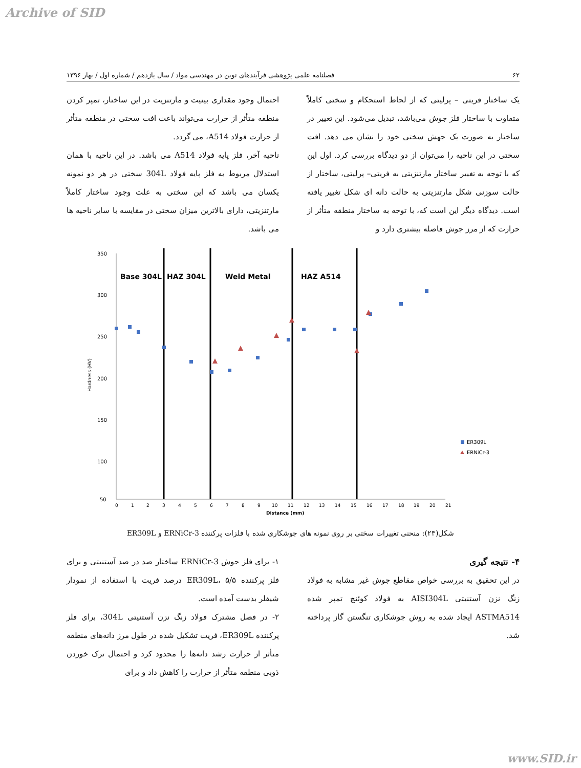Archive of SID
۶۲ فصلنامه علمی پژوهشی فرآیندهای نوین در مهندسی مواد / سال یازدهم / شماره اول / بهار ۱۳۹۶
یک ساختار فریتی – پرلیتی که از لحاظ استحکام و سختی کاملاً متفاوت با ساختار فلز جوش می‌باشد، تبدیل می‌شود. این تغییر در ساختار به صورت یک جهش سختی خود را نشان می دهد. افت سختی در این ناحیه را می‌توان از دو دیدگاه بررسی کرد. اول این که با توجه به تغییر ساختار مارتنزیتی به فریتی– پرلیتی، ساختار از حالت سوزنی شکل مارتنزیتی به حالت دانه ای شکل تغییر یافته است. دیدگاه دیگر این است که، با توجه به ساختار منطقه متأثر از حرارت که از مرز جوش فاصله بیشتری دارد و
احتمال وجود مقداری بینیت و مارتنزیت در این ساختار، تمپر کردن منطقه متأثر از حرارت می‌تواند باعث افت سختی در منطقه متأثر از حرارت فولاد A514، می گردد.
ناحیه آخر، فلز پایه فولاد A514 می باشد. در این ناحیه با همان استدلال مربوط به فلز پایه فولاد 304L سختی در هر دو نمونه یکسان می باشد که این سختی به علت وجود ساختار کاملاً مارتنزیتی، دارای بالاترین میزان سختی در مقایسه با سایر ناحیه ها می باشد.
350
300
250
200
150
100
50
Hardness (HV)
0
1
2
3
4
5
6
7
8
9
10
11
12
13
14
15
16
17
18
19
20
21
Distance (mm)
Base 304L
HAZ 304L
Weld Metal
HAZ A514
ER309L
ERNiCr-3
شکل(۲۳): منحنی تغییرات سختی بر روی نمونه های جوشکاری شده با فلزات پرکننده ERNiCr-3 و ER309L
۴- نتیجه گیری
در این تحقیق به بررسی خواص مقاطع جوش غیر مشابه به فولاد زنگ نزن آستنیتی AISI304L به فولاد کوئنچ تمپر شده ASTMA514 ایجاد شده به روش جوشکاری تنگستن گاز پرداخته شد.
۱- برای فلز جوش ERNiCr-3 ساختار صد در صد آستنیتی و برای فلز پرکننده ER309L، ۵/۵ درصد فریت با استفاده از نمودار شیفلر بدست آمده است.
۲- در فصل مشترک فولاد زنگ نزن آستنیتی 304L، برای فلز پرکننده ER309L، فریت تشکیل شده در طول مرز دانه‌های منطقه متأثر از حرارت رشد دانه‌ها را محدود کرد و احتمال ترک خوردن ذوبی منطقه متأثر از حرارت را کاهش داد و برای
www.SID.ir